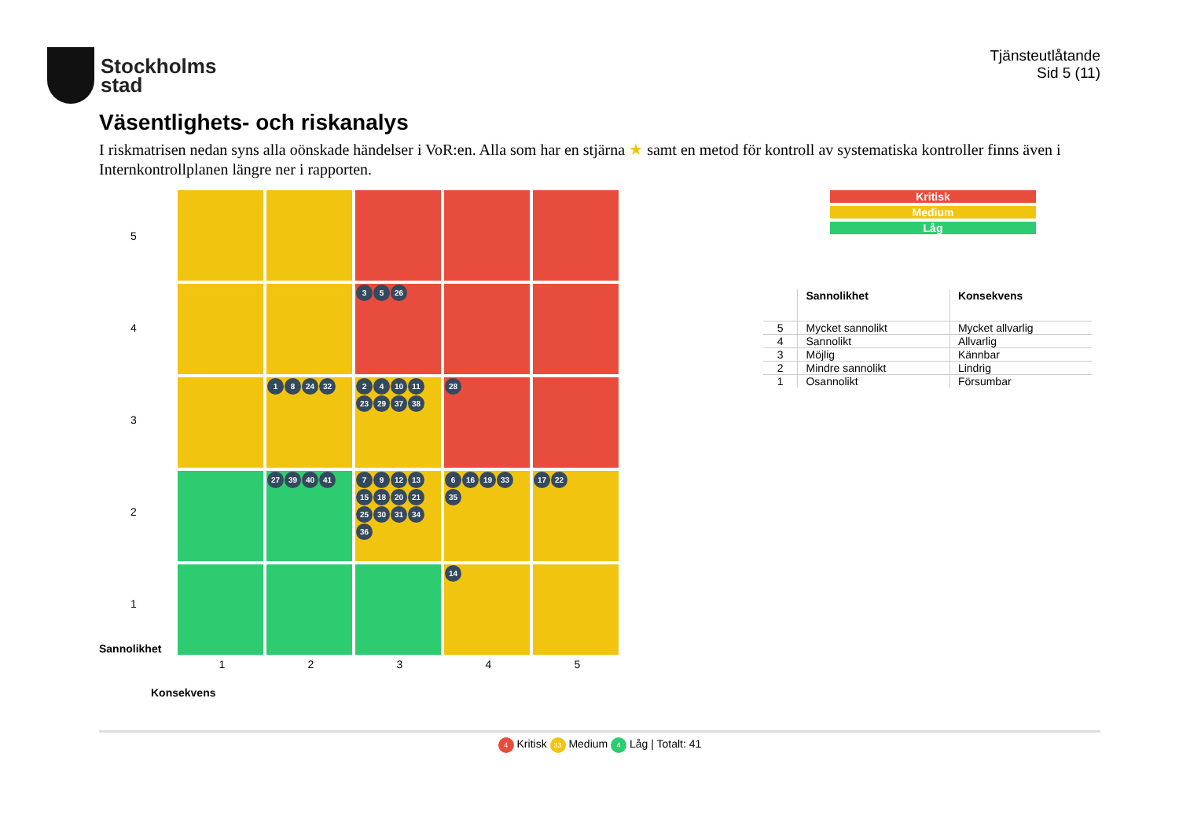Stockholms
stad
Tjänsteutlåtande
Sid 5 (11)
Väsentlighets- och riskanalys
I riskmatrisen nedan syns alla oönskade händelser i VoR:en. Alla som har en stjärna ★ samt en metod för kontroll av systematiska kontroller finns även i Internkontrollplanen längre ner i rapporten.
Sannolikhet
5
4
3
2
1
3 5 26
1 8 24 32
2 4 10 11 23 29 37 38
28
27 39 40 41
7 9 12 13 15 18 20 21 25 30 31 34 36
6 16 19 33 35
17 22
14
1
2
3
4
5
Konsekvens
Kritisk
Medium
Låg
| | Sannolikhet | Konsekvens |
| --- | --- | --- |
| 5 | Mycket sannolikt | Mycket allvarlig |
| 4 | Sannolikt | Allvarlig |
| 3 | Möjlig | Kännbar |
| 2 | Mindre sannolikt | Lindrig |
| 1 | Osannolikt | Försumbar |
4 Kritisk 33 Medium 4 Låg | Totalt: 41